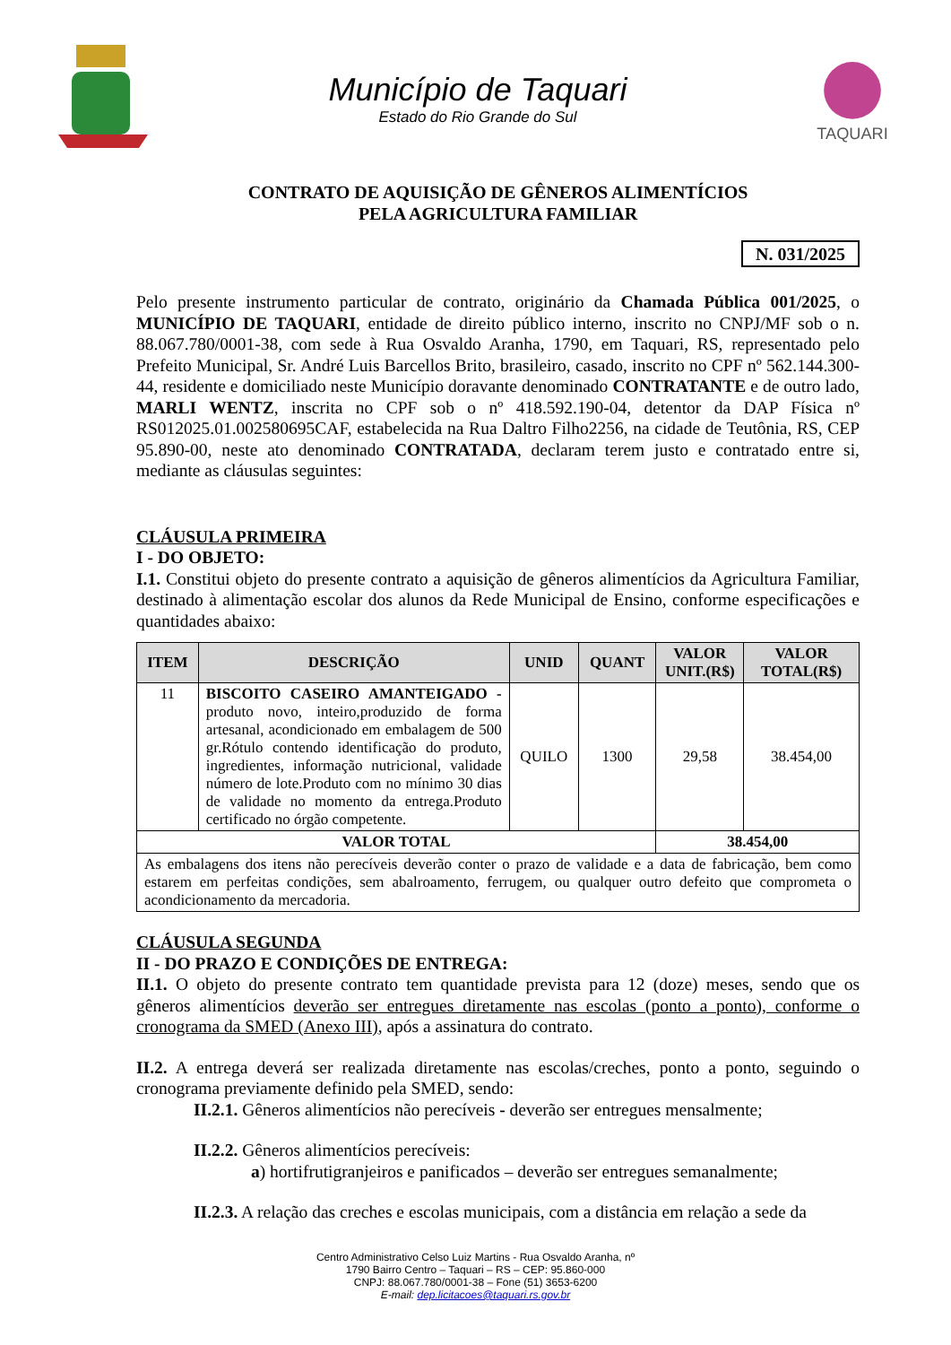Município de Taquari
Estado do Rio Grande do Sul
TAQUARI
CONTRATO DE AQUISIÇÃO DE GÊNEROS ALIMENTÍCIOS
PELA AGRICULTURA FAMILIAR
N. 031/2025
Pelo presente instrumento particular de contrato, originário da Chamada Pública 001/2025, o MUNICÍPIO DE TAQUARI, entidade de direito público interno, inscrito no CNPJ/MF sob o n. 88.067.780/0001-38, com sede à Rua Osvaldo Aranha, 1790, em Taquari, RS, representado pelo Prefeito Municipal, Sr. André Luis Barcellos Brito, brasileiro, casado, inscrito no CPF nº 562.144.300-44, residente e domiciliado neste Município doravante denominado CONTRATANTE e de outro lado, MARLI WENTZ, inscrita no CPF sob o nº 418.592.190-04, detentor da DAP Física nº RS012025.01.002580695CAF, estabelecida na Rua Daltro Filho2256, na cidade de Teutônia, RS, CEP 95.890-00, neste ato denominado CONTRATADA, declaram terem justo e contratado entre si, mediante as cláusulas seguintes:
CLÁUSULA PRIMEIRA
I - DO OBJETO:
I.1. Constitui objeto do presente contrato a aquisição de gêneros alimentícios da Agricultura Familiar, destinado à alimentação escolar dos alunos da Rede Municipal de Ensino, conforme especificações e quantidades abaixo:
| ITEM | DESCRIÇÃO | UNID | QUANT | VALOR UNIT.(R$) | VALOR TOTAL(R$) |
| --- | --- | --- | --- | --- | --- |
| 11 | BISCOITO CASEIRO AMANTEIGADO - produto novo, inteiro,produzido de forma artesanal, acondicionado em embalagem de 500 gr.Rótulo contendo identificação do produto, ingredientes, informação nutricional, validade número de lote.Produto com no mínimo 30 dias de validade no momento da entrega.Produto certificado no órgão competente. | QUILO | 1300 | 29,58 | 38.454,00 |
| VALOR TOTAL | | | | 38.454,00 | |
| As embalagens dos itens não perecíveis deverão conter o prazo de validade e a data de fabricação, bem como estarem em perfeitas condições, sem abalroamento, ferrugem, ou qualquer outro defeito que comprometa o acondicionamento da mercadoria. | | | | | |
CLÁUSULA SEGUNDA
II - DO PRAZO E CONDIÇÕES DE ENTREGA:
II.1. O objeto do presente contrato tem quantidade prevista para 12 (doze) meses, sendo que os gêneros alimentícios deverão ser entregues diretamente nas escolas (ponto a ponto), conforme o cronograma da SMED (Anexo III), após a assinatura do contrato.
II.2. A entrega deverá ser realizada diretamente nas escolas/creches, ponto a ponto, seguindo o cronograma previamente definido pela SMED, sendo:
II.2.1. Gêneros alimentícios não perecíveis - deverão ser entregues mensalmente;
II.2.2. Gêneros alimentícios perecíveis:
a) hortifrutigranjeiros e panificados – deverão ser entregues semanalmente;
II.2.3. A relação das creches e escolas municipais, com a distância em relação a sede da
Centro Administrativo Celso Luiz Martins - Rua Osvaldo Aranha, nº
1790 Bairro Centro – Taquari – RS – CEP: 95.860-000
CNPJ: 88.067.780/0001-38 – Fone (51) 3653-6200
E-mail: dep.licitacoes@taquari.rs.gov.br